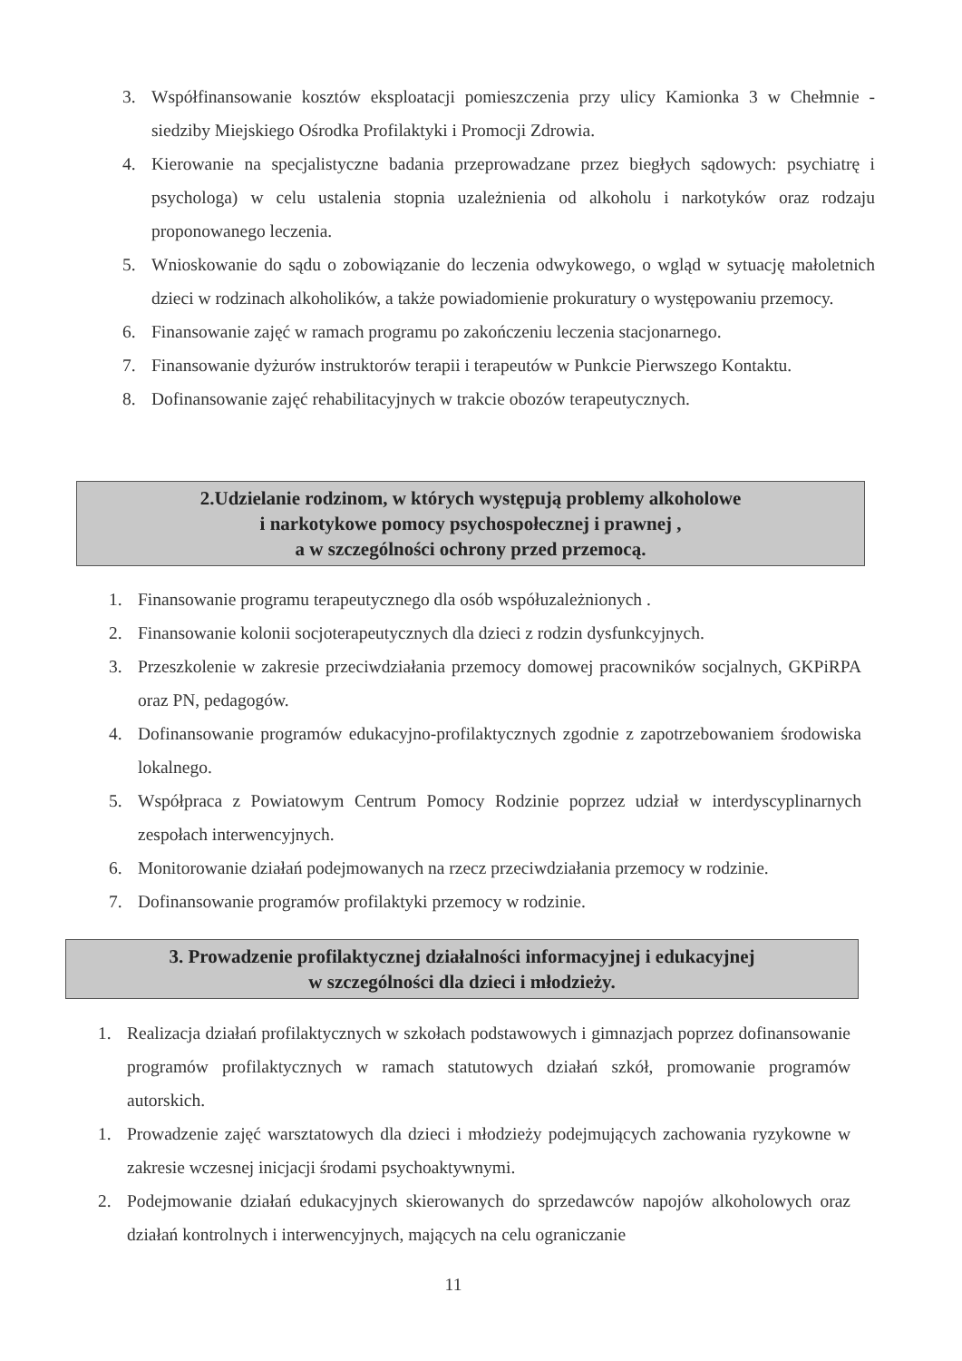3. Współfinansowanie kosztów eksploatacji pomieszczenia przy ulicy Kamionka 3 w Chełmnie - siedziby Miejskiego Ośrodka Profilaktyki i Promocji Zdrowia.
4. Kierowanie na specjalistyczne badania przeprowadzane przez biegłych sądowych: psychiatrę i psychologa) w celu ustalenia stopnia uzależnienia od alkoholu i narkotyków oraz rodzaju proponowanego leczenia.
5. Wnioskowanie do sądu o zobowiązanie do leczenia odwykowego, o wgląd w sytuację małoletnich dzieci w rodzinach alkoholików, a także powiadomienie prokuratury o występowaniu przemocy.
6. Finansowanie zajęć w ramach programu po zakończeniu leczenia stacjonarnego.
7. Finansowanie dyżurów instruktorów terapii i terapeutów w Punkcie Pierwszego Kontaktu.
8. Dofinansowanie zajęć rehabilitacyjnych w trakcie obozów terapeutycznych.
2.Udzielanie rodzinom, w których występują problemy alkoholowe
i narkotykowe pomocy psychospołecznej i prawnej ,
a w szczególności ochrony przed przemocą.
1. Finansowanie programu terapeutycznego dla osób współuzależnionych .
2. Finansowanie kolonii socjoterapeutycznych dla dzieci z rodzin dysfunkcyjnych.
3. Przeszkolenie w zakresie przeciwdziałania przemocy domowej pracowników socjalnych, GKPiRPA oraz PN, pedagogów.
4. Dofinansowanie programów edukacyjno-profilaktycznych zgodnie z zapotrzebowaniem środowiska lokalnego.
5. Współpraca z Powiatowym Centrum Pomocy Rodzinie poprzez udział w interdyscyplinarnych zespołach interwencyjnych.
6. Monitorowanie działań podejmowanych na rzecz przeciwdziałania przemocy w rodzinie.
7. Dofinansowanie programów profilaktyki przemocy w rodzinie.
3. Prowadzenie profilaktycznej działalności informacyjnej i edukacyjnej
w szczególności dla dzieci i młodzieży.
1. Realizacja działań profilaktycznych w szkołach podstawowych i gimnazjach poprzez dofinansowanie programów profilaktycznych w ramach statutowych działań szkół, promowanie programów autorskich.
1. Prowadzenie zajęć warsztatowych dla dzieci i młodzieży podejmujących zachowania ryzykowne w zakresie wczesnej inicjacji środami psychoaktywnymi.
2. Podejmowanie działań edukacyjnych skierowanych do sprzedawców napojów alkoholowych oraz działań kontrolnych i interwencyjnych, mających na celu ograniczanie
11